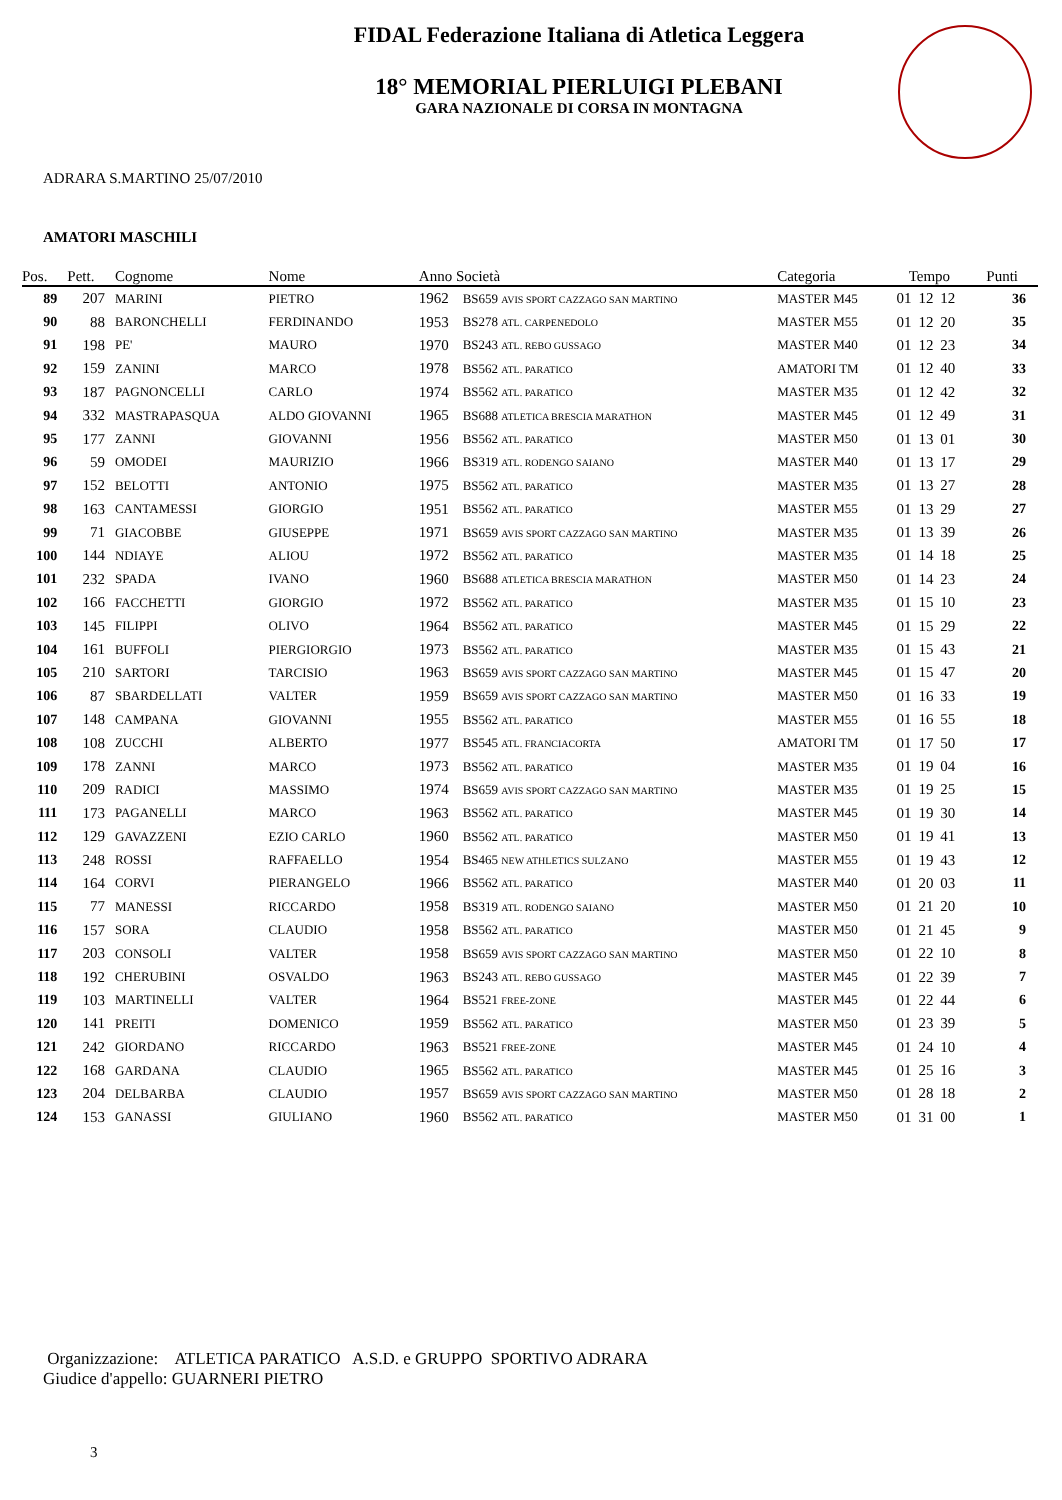FIDAL Federazione Italiana di Atletica Leggera
18° MEMORIAL PIERLUIGI PLEBANI
GARA NAZIONALE DI CORSA IN MONTAGNA
ADRARA S.MARTINO 25/07/2010
AMATORI MASCHILI
| Pos. | Pett. | Cognome | Nome | Anno Società | | Categoria | Tempo | | | Punti |
| --- | --- | --- | --- | --- | --- | --- | --- | --- | --- | --- |
| 89 | 207 | MARINI | PIETRO | 1962 | BS659 AVIS SPORT CAZZAGO SAN MARTINO | MASTER M45 | 01 | 12 | 12 | 36 |
| 90 | 88 | BARONCHELLI | FERDINANDO | 1953 | BS278 ATL. CARPENEDOLO | MASTER M55 | 01 | 12 | 20 | 35 |
| 91 | 198 | PE' | MAURO | 1970 | BS243 ATL. REBO GUSSAGO | MASTER M40 | 01 | 12 | 23 | 34 |
| 92 | 159 | ZANINI | MARCO | 1978 | BS562 ATL. PARATICO | AMATORI TM | 01 | 12 | 40 | 33 |
| 93 | 187 | PAGNONCELLI | CARLO | 1974 | BS562 ATL. PARATICO | MASTER M35 | 01 | 12 | 42 | 32 |
| 94 | 332 | MASTRAPASQUA | ALDO GIOVANNI | 1965 | BS688 ATLETICA BRESCIA MARATHON | MASTER M45 | 01 | 12 | 49 | 31 |
| 95 | 177 | ZANNI | GIOVANNI | 1956 | BS562 ATL. PARATICO | MASTER M50 | 01 | 13 | 01 | 30 |
| 96 | 59 | OMODEI | MAURIZIO | 1966 | BS319 ATL. RODENGO SAIANO | MASTER M40 | 01 | 13 | 17 | 29 |
| 97 | 152 | BELOTTI | ANTONIO | 1975 | BS562 ATL. PARATICO | MASTER M35 | 01 | 13 | 27 | 28 |
| 98 | 163 | CANTAMESSI | GIORGIO | 1951 | BS562 ATL. PARATICO | MASTER M55 | 01 | 13 | 29 | 27 |
| 99 | 71 | GIACOBBE | GIUSEPPE | 1971 | BS659 AVIS SPORT CAZZAGO SAN MARTINO | MASTER M35 | 01 | 13 | 39 | 26 |
| 100 | 144 | NDIAYE | ALIOU | 1972 | BS562 ATL. PARATICO | MASTER M35 | 01 | 14 | 18 | 25 |
| 101 | 232 | SPADA | IVANO | 1960 | BS688 ATLETICA BRESCIA MARATHON | MASTER M50 | 01 | 14 | 23 | 24 |
| 102 | 166 | FACCHETTI | GIORGIO | 1972 | BS562 ATL. PARATICO | MASTER M35 | 01 | 15 | 10 | 23 |
| 103 | 145 | FILIPPI | OLIVO | 1964 | BS562 ATL. PARATICO | MASTER M45 | 01 | 15 | 29 | 22 |
| 104 | 161 | BUFFOLI | PIERGIORGIO | 1973 | BS562 ATL. PARATICO | MASTER M35 | 01 | 15 | 43 | 21 |
| 105 | 210 | SARTORI | TARCISIO | 1963 | BS659 AVIS SPORT CAZZAGO SAN MARTINO | MASTER M45 | 01 | 15 | 47 | 20 |
| 106 | 87 | SBARDELLATI | VALTER | 1959 | BS659 AVIS SPORT CAZZAGO SAN MARTINO | MASTER M50 | 01 | 16 | 33 | 19 |
| 107 | 148 | CAMPANA | GIOVANNI | 1955 | BS562 ATL. PARATICO | MASTER M55 | 01 | 16 | 55 | 18 |
| 108 | 108 | ZUCCHI | ALBERTO | 1977 | BS545 ATL. FRANCIACORTA | AMATORI TM | 01 | 17 | 50 | 17 |
| 109 | 178 | ZANNI | MARCO | 1973 | BS562 ATL. PARATICO | MASTER M35 | 01 | 19 | 04 | 16 |
| 110 | 209 | RADICI | MASSIMO | 1974 | BS659 AVIS SPORT CAZZAGO SAN MARTINO | MASTER M35 | 01 | 19 | 25 | 15 |
| 111 | 173 | PAGANELLI | MARCO | 1963 | BS562 ATL. PARATICO | MASTER M45 | 01 | 19 | 30 | 14 |
| 112 | 129 | GAVAZZENI | EZIO CARLO | 1960 | BS562 ATL. PARATICO | MASTER M50 | 01 | 19 | 41 | 13 |
| 113 | 248 | ROSSI | RAFFAELLO | 1954 | BS465 NEW ATHLETICS SULZANO | MASTER M55 | 01 | 19 | 43 | 12 |
| 114 | 164 | CORVI | PIERANGELO | 1966 | BS562 ATL. PARATICO | MASTER M40 | 01 | 20 | 03 | 11 |
| 115 | 77 | MANESSI | RICCARDO | 1958 | BS319 ATL. RODENGO SAIANO | MASTER M50 | 01 | 21 | 20 | 10 |
| 116 | 157 | SORA | CLAUDIO | 1958 | BS562 ATL. PARATICO | MASTER M50 | 01 | 21 | 45 | 9 |
| 117 | 203 | CONSOLI | VALTER | 1958 | BS659 AVIS SPORT CAZZAGO SAN MARTINO | MASTER M50 | 01 | 22 | 10 | 8 |
| 118 | 192 | CHERUBINI | OSVALDO | 1963 | BS243 ATL. REBO GUSSAGO | MASTER M45 | 01 | 22 | 39 | 7 |
| 119 | 103 | MARTINELLI | VALTER | 1964 | BS521 FREE-ZONE | MASTER M45 | 01 | 22 | 44 | 6 |
| 120 | 141 | PREITI | DOMENICO | 1959 | BS562 ATL. PARATICO | MASTER M50 | 01 | 23 | 39 | 5 |
| 121 | 242 | GIORDANO | RICCARDO | 1963 | BS521 FREE-ZONE | MASTER M45 | 01 | 24 | 10 | 4 |
| 122 | 168 | GARDANA | CLAUDIO | 1965 | BS562 ATL. PARATICO | MASTER M45 | 01 | 25 | 16 | 3 |
| 123 | 204 | DELBARBA | CLAUDIO | 1957 | BS659 AVIS SPORT CAZZAGO SAN MARTINO | MASTER M50 | 01 | 28 | 18 | 2 |
| 124 | 153 | GANASSI | GIULIANO | 1960 | BS562 ATL. PARATICO | MASTER M50 | 01 | 31 | 00 | 1 |
Organizzazione: ATLETICA PARATICO A.S.D. e GRUPPO SPORTIVO ADRARA
Giudice d'appello: GUARNERI PIETRO
3